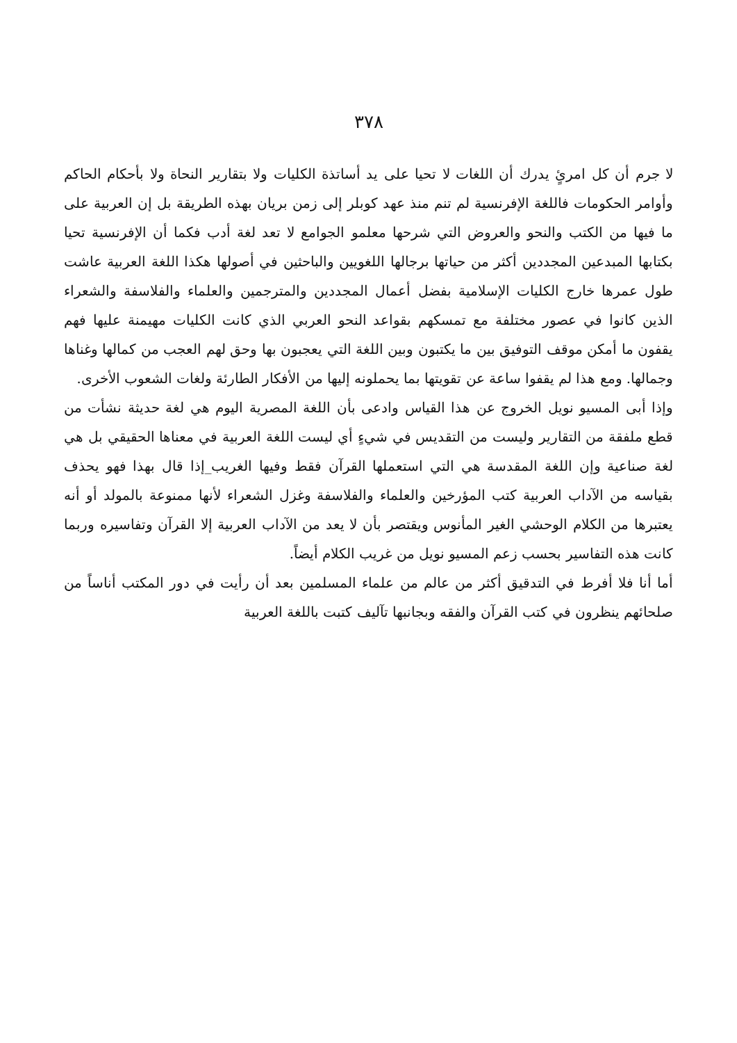٣٧٨
لا جرم أن كل امرئٍ يدرك أن اللغات لا تحيا على يد أساتذة الكليات ولا بتقارير النحاة ولا بأحكام الحاكم وأوامر الحكومات فاللغة الإفرنسية لم تنم منذ عهد كوبلر إلى زمن بريان بهذه الطريقة بل إن العربية على ما فيها من الكتب والنحو والعروض التي شرحها معلمو الجوامع لا تعد لغة أدب فكما أن الإفرنسية تحيا بكتابها المبدعين المجددين أكثر من حياتها برجالها اللغويين والباحثين في أصولها هكذا اللغة العربية عاشت طول عمرها خارج الكليات الإسلامية بفضل أعمال المجددين والمترجمين والعلماء والفلاسفة والشعراء الذين كانوا في عصور مختلفة مع تمسكهم بقواعد النحو العربي الذي كانت الكليات مهيمنة عليها فهم يقفون ما أمكن موقف التوفيق بين ما يكتبون وبين اللغة التي يعجبون بها وحق لهم العجب من كمالها وغناها وجمالها. ومع هذا لم يقفوا ساعة عن تقويتها بما يحملونه إليها من الأفكار الطارئة ولغات الشعوب الأخرى.
وإذا أبى المسيو نويل الخروج عن هذا القياس وادعى بأن اللغة المصرية اليوم هي لغة حديثة نشأت من قطع ملفقة من التقارير وليست من التقديس في شيءٍ أي ليست اللغة العربية في معناها الحقيقي بل هي لغة صناعية وإن اللغة المقدسة هي التي استعملها القرآن فقط وفيها الغريب_إذا قال بهذا فهو يحذف بقياسه من الآداب العربية كتب المؤرخين والعلماء والفلاسفة وغزل الشعراء لأنها ممنوعة بالمولد أو أنه يعتبرها من الكلام الوحشي الغير المأنوس ويقتصر بأن لا يعد من الآداب العربية إلا القرآن وتفاسيره وربما كانت هذه التفاسير بحسب زعم المسيو نويل من غريب الكلام أيضاً.
أما أنا فلا أفرط في التدقيق أكثر من عالم من علماء المسلمين بعد أن رأيت في دور المكتب أناساً من صلحائهم ينظرون في كتب القرآن والفقه وبجانبها تآليف كتبت باللغة العربية